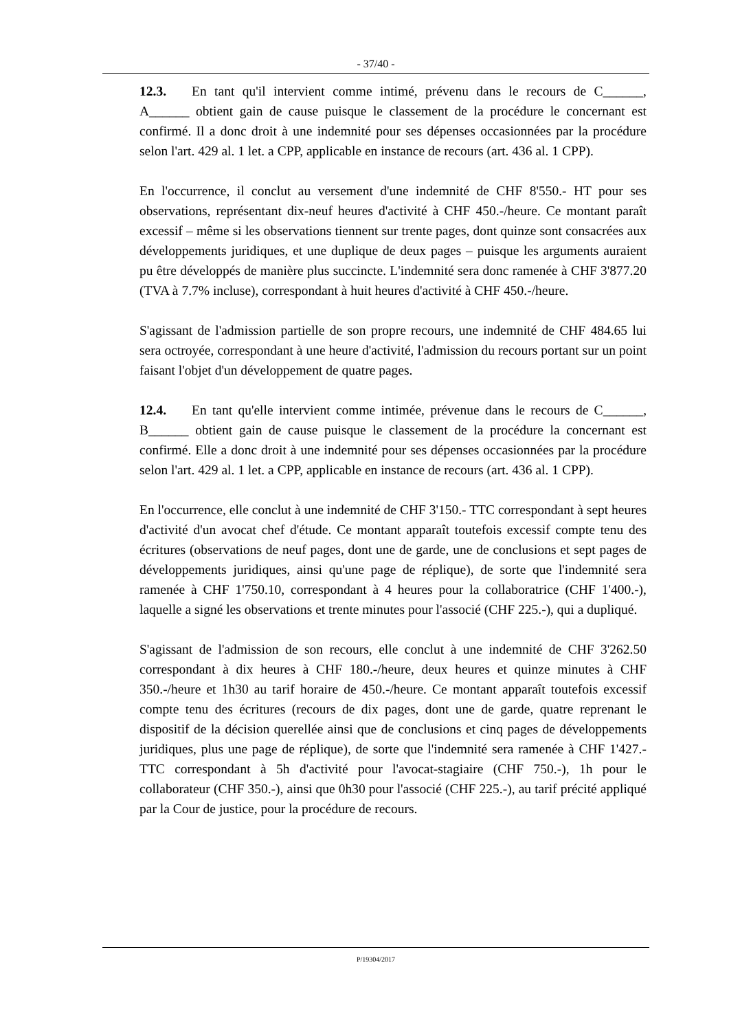- 37/40 -
12.3. En tant qu'il intervient comme intimé, prévenu dans le recours de C______, A______ obtient gain de cause puisque le classement de la procédure le concernant est confirmé. Il a donc droit à une indemnité pour ses dépenses occasionnées par la procédure selon l'art. 429 al. 1 let. a CPP, applicable en instance de recours (art. 436 al. 1 CPP).
En l'occurrence, il conclut au versement d'une indemnité de CHF 8'550.- HT pour ses observations, représentant dix-neuf heures d'activité à CHF 450.-/heure. Ce montant paraît excessif – même si les observations tiennent sur trente pages, dont quinze sont consacrées aux développements juridiques, et une duplique de deux pages – puisque les arguments auraient pu être développés de manière plus succincte. L'indemnité sera donc ramenée à CHF 3'877.20 (TVA à 7.7% incluse), correspondant à huit heures d'activité à CHF 450.-/heure.
S'agissant de l'admission partielle de son propre recours, une indemnité de CHF 484.65 lui sera octroyée, correspondant à une heure d'activité, l'admission du recours portant sur un point faisant l'objet d'un développement de quatre pages.
12.4. En tant qu'elle intervient comme intimée, prévenue dans le recours de C______, B______ obtient gain de cause puisque le classement de la procédure la concernant est confirmé. Elle a donc droit à une indemnité pour ses dépenses occasionnées par la procédure selon l'art. 429 al. 1 let. a CPP, applicable en instance de recours (art. 436 al. 1 CPP).
En l'occurrence, elle conclut à une indemnité de CHF 3'150.- TTC correspondant à sept heures d'activité d'un avocat chef d'étude. Ce montant apparaît toutefois excessif compte tenu des écritures (observations de neuf pages, dont une de garde, une de conclusions et sept pages de développements juridiques, ainsi qu'une page de réplique), de sorte que l'indemnité sera ramenée à CHF 1'750.10, correspondant à 4 heures pour la collaboratrice (CHF 1'400.-), laquelle a signé les observations et trente minutes pour l'associé (CHF 225.-), qui a dupliqué.
S'agissant de l'admission de son recours, elle conclut à une indemnité de CHF 3'262.50 correspondant à dix heures à CHF 180.-/heure, deux heures et quinze minutes à CHF 350.-/heure et 1h30 au tarif horaire de 450.-/heure. Ce montant apparaît toutefois excessif compte tenu des écritures (recours de dix pages, dont une de garde, quatre reprenant le dispositif de la décision querellée ainsi que de conclusions et cinq pages de développements juridiques, plus une page de réplique), de sorte que l'indemnité sera ramenée à CHF 1'427.- TTC correspondant à 5h d'activité pour l'avocat-stagiaire (CHF 750.-), 1h pour le collaborateur (CHF 350.-), ainsi que 0h30 pour l'associé (CHF 225.-), au tarif précité appliqué par la Cour de justice, pour la procédure de recours.
P/19304/2017